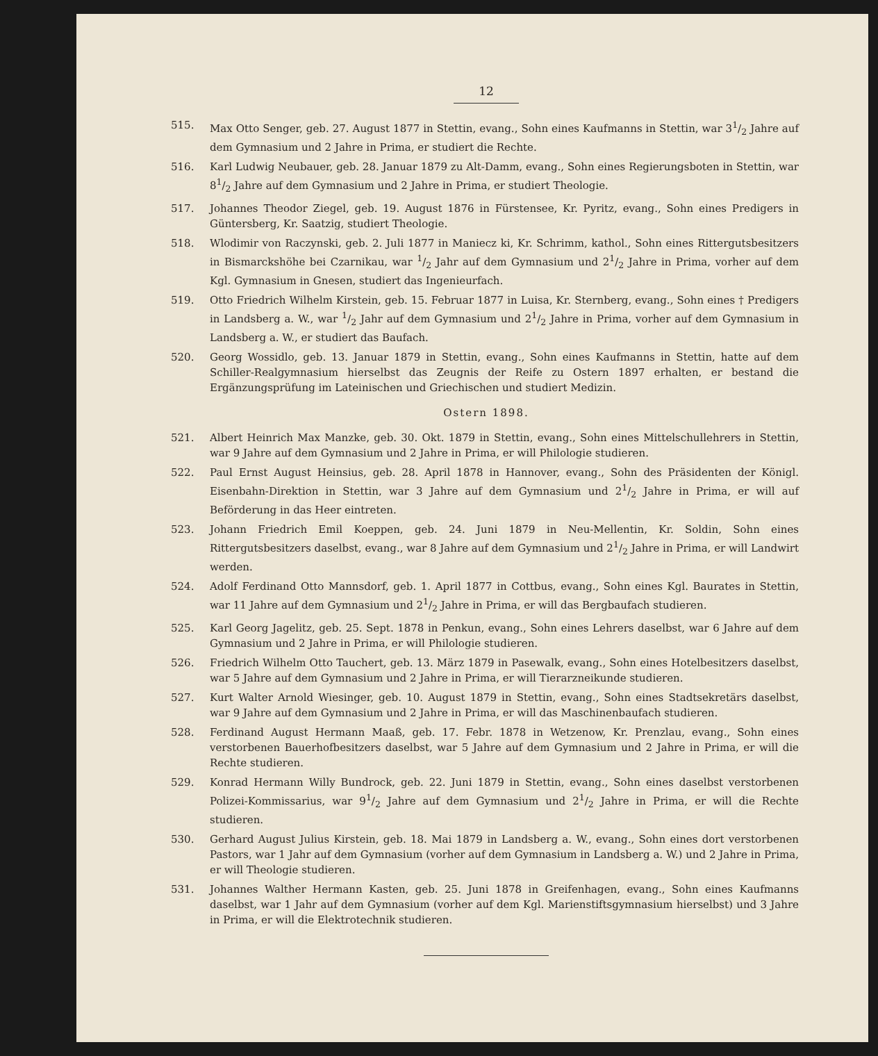12
515. Max Otto Senger, geb. 27. August 1877 in Stettin, evang., Sohn eines Kaufmanns in Stettin, war 31/2 Jahre auf dem Gymnasium und 2 Jahre in Prima, er studiert die Rechte.
516. Karl Ludwig Neubauer, geb. 28. Januar 1879 zu Alt-Damm, evang., Sohn eines Regierungsboten in Stettin, war 81/2 Jahre auf dem Gymnasium und 2 Jahre in Prima, er studiert Theologie.
517. Johannes Theodor Ziegel, geb. 19. August 1876 in Fürstensee, Kr. Pyritz, evang., Sohn eines Predigers in Güntersberg, Kr. Saatzig, studiert Theologie.
518. Wlodimir von Raczynski, geb. 2. Juli 1877 in Maniecz ki, Kr. Schrimm, kathol., Sohn eines Rittergutsbesitzers in Bismarckshöhe bei Czarnikau, war 1/2 Jahr auf dem Gymnasium und 21/2 Jahre in Prima, vorher auf dem Kgl. Gymnasium in Gnesen, studiert das Ingenieurfach.
519. Otto Friedrich Wilhelm Kirstein, geb. 15. Februar 1877 in Luisa, Kr. Sternberg, evang., Sohn eines † Predigers in Landsberg a. W., war 1/2 Jahr auf dem Gymnasium und 21/2 Jahre in Prima, vorher auf dem Gymnasium in Landsberg a. W., er studiert das Baufach.
520. Georg Wossidlo, geb. 13. Januar 1879 in Stettin, evang., Sohn eines Kaufmanns in Stettin, hatte auf dem Schiller-Realgymnasium hierselbst das Zeugnis der Reife zu Ostern 1897 erhalten, er bestand die Ergänzungsprüfung im Lateinischen und Griechischen und studiert Medizin.
Ostern 1898.
521. Albert Heinrich Max Manzke, geb. 30. Okt. 1879 in Stettin, evang., Sohn eines Mittelschullehrers in Stettin, war 9 Jahre auf dem Gymnasium und 2 Jahre in Prima, er will Philologie studieren.
522. Paul Ernst August Heinsius, geb. 28. April 1878 in Hannover, evang., Sohn des Präsidenten der Königl. Eisenbahn-Direktion in Stettin, war 3 Jahre auf dem Gymnasium und 21/2 Jahre in Prima, er will auf Beförderung in das Heer eintreten.
523. Johann Friedrich Emil Koeppen, geb. 24. Juni 1879 in Neu-Mellentin, Kr. Soldin, Sohn eines Rittergutsbesitzers daselbst, evang., war 8 Jahre auf dem Gymnasium und 21/2 Jahre in Prima, er will Landwirt werden.
524. Adolf Ferdinand Otto Mannsdorf, geb. 1. April 1877 in Cottbus, evang., Sohn eines Kgl. Baurates in Stettin, war 11 Jahre auf dem Gymnasium und 21/2 Jahre in Prima, er will das Bergbaufach studieren.
525. Karl Georg Jagelitz, geb. 25. Sept. 1878 in Penkun, evang., Sohn eines Lehrers daselbst, war 6 Jahre auf dem Gymnasium und 2 Jahre in Prima, er will Philologie studieren.
526. Friedrich Wilhelm Otto Tauchert, geb. 13. März 1879 in Pasewalk, evang., Sohn eines Hotelbesitzers daselbst, war 5 Jahre auf dem Gymnasium und 2 Jahre in Prima, er will Tierarzneikunde studieren.
527. Kurt Walter Arnold Wiesinger, geb. 10. August 1879 in Stettin, evang., Sohn eines Stadtsekretärs daselbst, war 9 Jahre auf dem Gymnasium und 2 Jahre in Prima, er will das Maschinenbaufach studieren.
528. Ferdinand August Hermann Maaß, geb. 17. Febr. 1878 in Wetzenow, Kr. Prenzlau, evang., Sohn eines verstorbenen Bauerhofbesitzers daselbst, war 5 Jahre auf dem Gymnasium und 2 Jahre in Prima, er will die Rechte studieren.
529. Konrad Hermann Willy Bundrock, geb. 22. Juni 1879 in Stettin, evang., Sohn eines daselbst verstorbenen Polizei-Kommissarius, war 91/2 Jahre auf dem Gymnasium und 21/2 Jahre in Prima, er will die Rechte studieren.
530. Gerhard August Julius Kirstein, geb. 18. Mai 1879 in Landsberg a. W., evang., Sohn eines dort verstorbenen Pastors, war 1 Jahr auf dem Gymnasium (vorher auf dem Gymnasium in Landsberg a. W.) und 2 Jahre in Prima, er will Theologie studieren.
531. Johannes Walther Hermann Kasten, geb. 25. Juni 1878 in Greifenhagen, evang., Sohn eines Kaufmanns daselbst, war 1 Jahr auf dem Gymnasium (vorher auf dem Kgl. Marienstiftsgymnasium hierselbst) und 3 Jahre in Prima, er will die Elektrotechnik studieren.